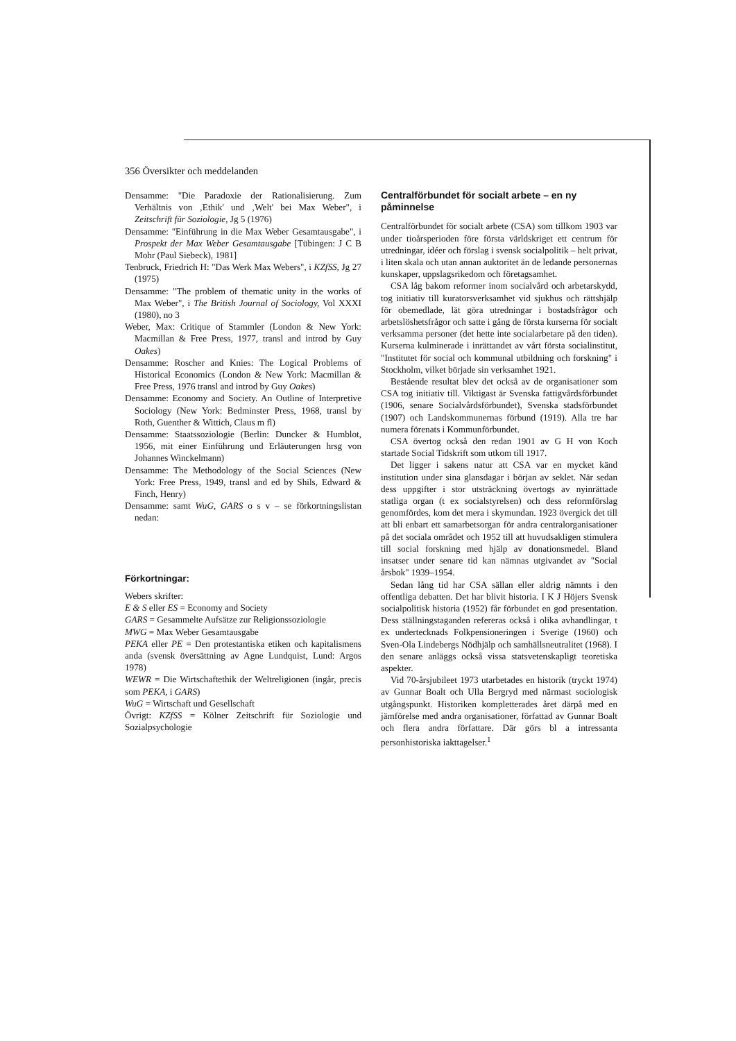356 Översikter och meddelanden
Densamme: "Die Paradoxie der Rationalisierung. Zum Verhältnis von ‚Ethik' und ‚Welt' bei Max Weber", i Zeitschrift für Soziologie, Jg 5 (1976)
Densamme: "Einführung in die Max Weber Gesamtausgabe", i Prospekt der Max Weber Gesamtausgabe [Tübingen: J C B Mohr (Paul Siebeck), 1981]
Tenbruck, Friedrich H: "Das Werk Max Webers", i KZfSS, Jg 27 (1975)
Densamme: "The problem of thematic unity in the works of Max Weber", i The British Journal of Sociology, Vol XXXI (1980), no 3
Weber, Max: Critique of Stammler (London & New York: Macmillan & Free Press, 1977, transl and introd by Guy Oakes)
Densamme: Roscher and Knies: The Logical Problems of Historical Economics (London & New York: Macmillan & Free Press, 1976 transl and introd by Guy Oakes)
Densamme: Economy and Society. An Outline of Interpretive Sociology (New York: Bedminster Press, 1968, transl by Roth, Guenther & Wittich, Claus m fl)
Densamme: Staatssoziologie (Berlin: Duncker & Humblot, 1956, mit einer Einführung und Erläuterungen hrsg von Johannes Winckelmann)
Densamme: The Methodology of the Social Sciences (New York: Free Press, 1949, transl and ed by Shils, Edward & Finch, Henry)
Densamme: samt WuG, GARS o s v – se förkortningslistan nedan:
Förkortningar:
Webers skrifter:
E & S eller ES = Economy and Society
GARS = Gesammelte Aufsätze zur Religionssoziologie
MWG = Max Weber Gesamtausgabe
PEKA eller PE = Den protestantiska etiken och kapitalismens anda (svensk översättning av Agne Lundquist, Lund: Argos 1978)
WEWR = Die Wirtschaftethik der Weltreligionen (ingår, precis som PEKA, i GARS)
WuG = Wirtschaft und Gesellschaft
Övrigt: KZfSS = Kölner Zeitschrift für Soziologie und Sozialpsychologie
Centralförbundet för socialt arbete – en ny påminnelse
Centralförbundet för socialt arbete (CSA) som tillkom 1903 var under tioårsperioden före första världskriget ett centrum för utredningar, idéer och förslag i svensk socialpolitik – helt privat, i liten skala och utan annan auktoritet än de ledande personernas kunskaper, uppslagsrikedom och företagsamhet.
CSA låg bakom reformer inom socialvård och arbetarskydd, tog initiativ till kuratorsverksamhet vid sjukhus och rättshjälp för obemedlade, lät göra utredningar i bostadsfrågor och arbetslöshetsfrågor och satte i gång de första kurserna för socialt verksamma personer (det hette inte socialarbetare på den tiden). Kurserna kulminerade i inrättandet av vårt första socialinstitut, "Institutet för social och kommunal utbildning och forskning" i Stockholm, vilket började sin verksamhet 1921.
Bestående resultat blev det också av de organisationer som CSA tog initiativ till. Viktigast är Svenska fattigvårdsförbundet (1906, senare Socialvårdsförbundet), Svenska stadsförbundet (1907) och Landskommunernas förbund (1919). Alla tre har numera förenats i Kommunförbundet.
CSA övertog också den redan 1901 av G H von Koch startade Social Tidskrift som utkom till 1917.
Det ligger i sakens natur att CSA var en mycket känd institution under sina glansdagar i början av seklet. När sedan dess uppgifter i stor utsträckning övertogs av nyinrättade statliga organ (t ex socialstyrelsen) och dess reformförslag genomfördes, kom det mera i skymundan. 1923 övergick det till att bli enbart ett samarbetsorgan för andra centralorganisationer på det sociala området och 1952 till att huvudsakligen stimulera till social forskning med hjälp av donationsmedel. Bland insatser under senare tid kan nämnas utgivandet av "Social årsbok" 1939–1954.
Sedan lång tid har CSA sällan eller aldrig nämnts i den offentliga debatten. Det har blivit historia. I K J Höjers Svensk socialpolitisk historia (1952) får förbundet en god presentation. Dess ställningstaganden refereras också i olika avhandlingar, t ex undertecknads Folkpensioneringen i Sverige (1960) och Sven-Ola Lindebergs Nödhjälp och samhällsneutralitet (1968). I den senare anläggs också vissa statsvetenskapligt teoretiska aspekter.
Vid 70-årsjubileet 1973 utarbetades en historik (tryckt 1974) av Gunnar Boalt och Ulla Bergryd med närmast sociologisk utgångspunkt. Historiken kompletterades året därpå med en jämförelse med andra organisationer, författad av Gunnar Boalt och flera andra författare. Där görs bl a intressanta personhistoriska iakttagelser.<sup>1</sup>